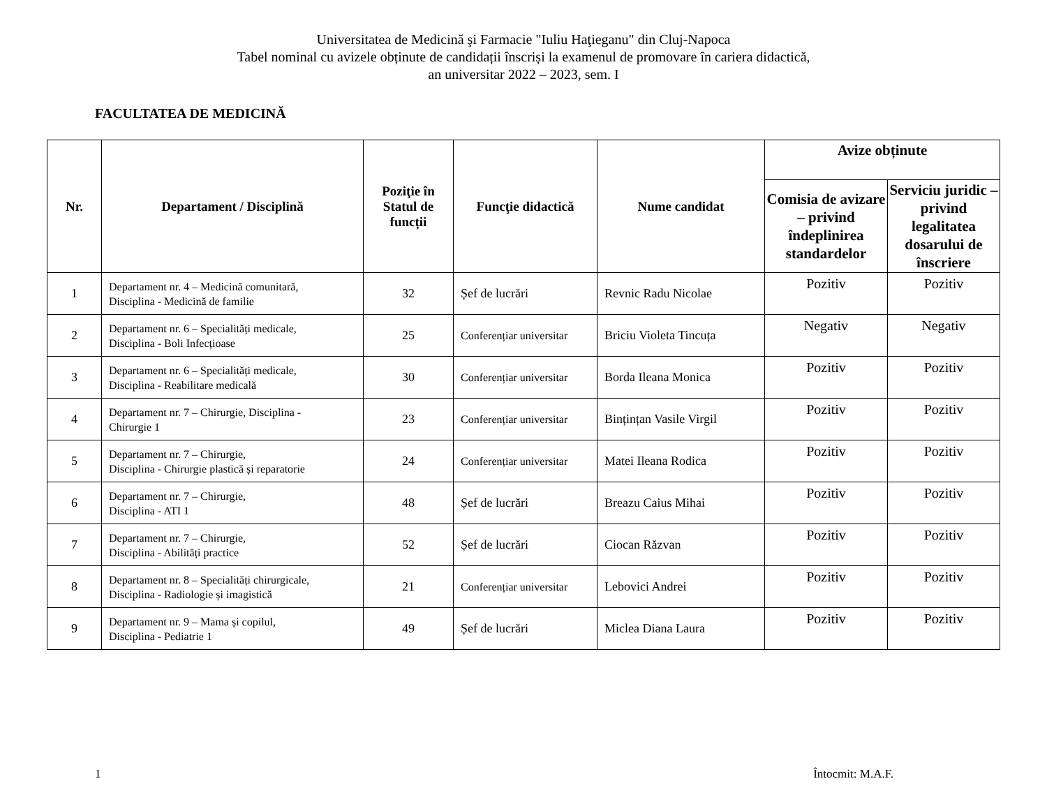Universitatea de Medicină şi Farmacie "Iuliu Haţieganu" din Cluj-Napoca
Tabel nominal cu avizele obținute de candidații înscriși la examenul de promovare în cariera didactică,
an universitar 2022 – 2023, sem. I
FACULTATEA DE MEDICINĂ
| Nr. | Departament / Disciplină | Poziţie în Statul de funcții | Funcţie didactică | Nume candidat | Avize obținute | |
| --- | --- | --- | --- | --- | --- | --- |
| | | | | | Comisia de avizare – privind îndeplinirea standardelor | Serviciu juridic – privind legalitatea dosarului de înscriere |
| 1 | Departament nr. 4 – Medicină comunitară, Disciplina - Medicină de familie | 32 | Șef de lucrări | Revnic Radu Nicolae | Pozitiv | Pozitiv |
| 2 | Departament nr. 6 – Specialități medicale, Disciplina - Boli Infecțioase | 25 | Conferențiar universitar | Briciu Violeta Tincuța | Negativ | Negativ |
| 3 | Departament nr. 6 – Specialități medicale, Disciplina - Reabilitare medicală | 30 | Conferențiar universitar | Borda Ileana Monica | Pozitiv | Pozitiv |
| 4 | Departament nr. 7 – Chirurgie, Disciplina - Chirurgie 1 | 23 | Conferențiar universitar | Bințințan Vasile Virgil | Pozitiv | Pozitiv |
| 5 | Departament nr. 7 – Chirurgie, Disciplina - Chirurgie plastică și reparatorie | 24 | Conferențiar universitar | Matei Ileana Rodica | Pozitiv | Pozitiv |
| 6 | Departament nr. 7 – Chirurgie, Disciplina - ATI 1 | 48 | Șef de lucrări | Breazu Caius Mihai | Pozitiv | Pozitiv |
| 7 | Departament nr. 7 – Chirurgie, Disciplina - Abilități practice | 52 | Șef de lucrări | Ciocan Răzvan | Pozitiv | Pozitiv |
| 8 | Departament nr. 8 – Specialități chirurgicale, Disciplina - Radiologie și imagistică | 21 | Conferențiar universitar | Lebovici Andrei | Pozitiv | Pozitiv |
| 9 | Departament nr. 9 – Mama și copilul, Disciplina - Pediatrie 1 | 49 | Șef de lucrări | Miclea Diana Laura | Pozitiv | Pozitiv |
1 Întocmit: M.A.F.